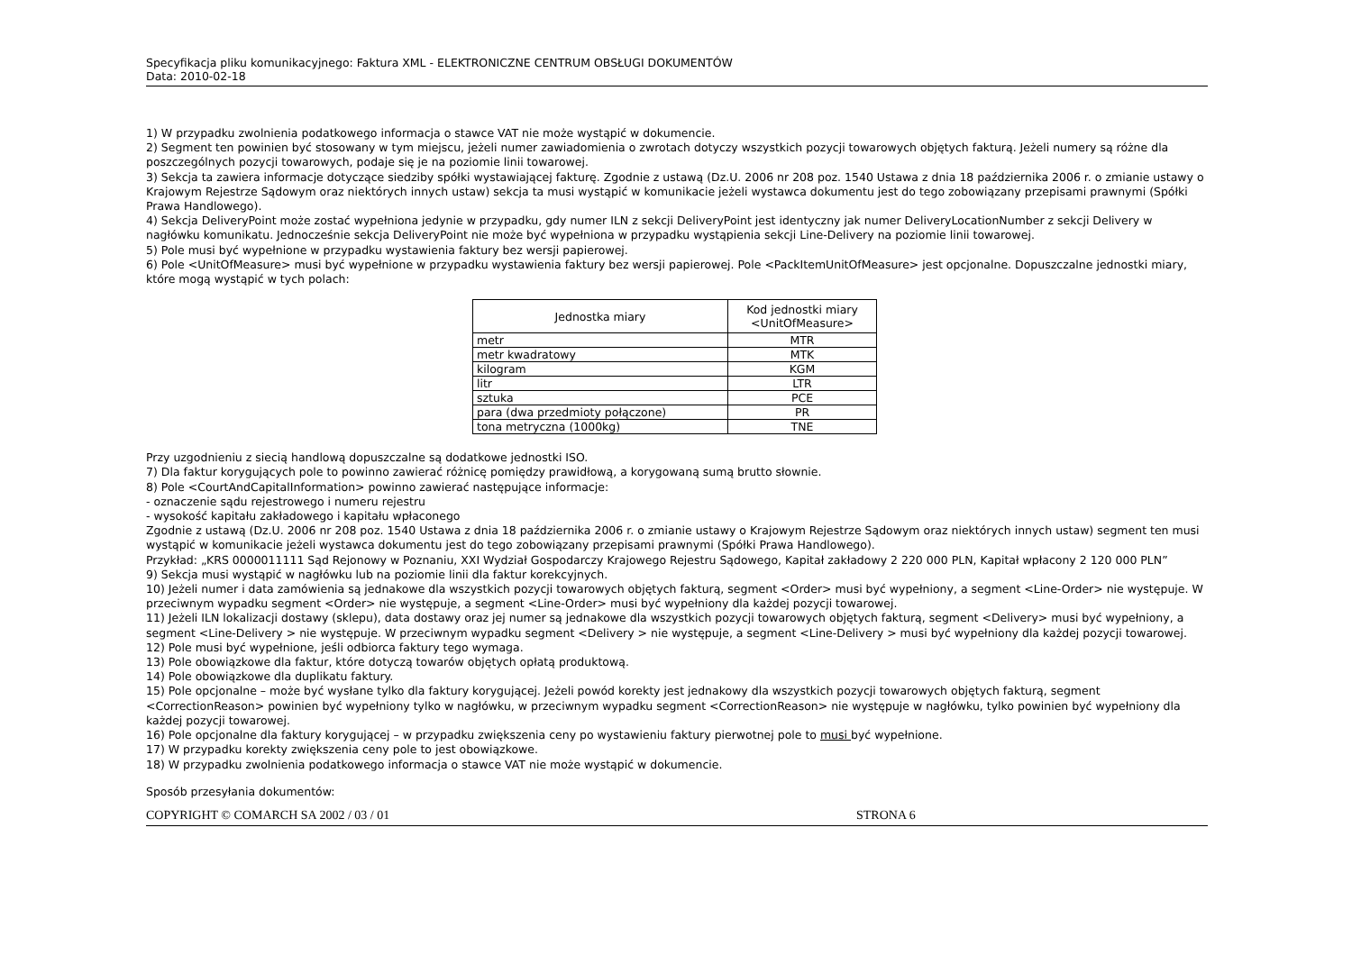Specyfikacja pliku komunikacyjnego: Faktura XML - ELEKTRONICZNE CENTRUM OBSŁUGI DOKUMENTÓW
Data: 2010-02-18
1) W przypadku zwolnienia podatkowego informacja o stawce VAT nie może wystąpić w dokumencie.
2) Segment ten powinien być stosowany w tym miejscu, jeżeli numer zawiadomienia o zwrotach dotyczy wszystkich pozycji towarowych objętych fakturą. Jeżeli numery są różne dla poszczególnych pozycji towarowych, podaje się je na poziomie linii towarowej.
3) Sekcja ta zawiera informacje dotyczące siedziby spółki wystawiającej fakturę. Zgodnie z ustawą (Dz.U. 2006 nr 208 poz. 1540 Ustawa z dnia 18 października 2006 r. o zmianie ustawy o Krajowym Rejestrze Sądowym oraz niektórych innych ustaw) sekcja ta musi wystąpić w komunikacie jeżeli wystawca dokumentu jest do tego zobowiązany przepisami prawnymi (Spółki Prawa Handlowego).
4) Sekcja DeliveryPoint może zostać wypełniona jedynie w przypadku, gdy numer ILN z sekcji DeliveryPoint jest identyczny jak numer DeliveryLocationNumber z sekcji Delivery w nagłówku komunikatu. Jednocześnie sekcja DeliveryPoint nie może być wypełniona w przypadku wystąpienia sekcji Line-Delivery na poziomie linii towarowej.
5) Pole musi być wypełnione w przypadku wystawienia faktury bez wersji papierowej.
6) Pole <UnitOfMeasure> musi być wypełnione w przypadku wystawienia faktury bez wersji papierowej. Pole <PackItemUnitOfMeasure> jest opcjonalne. Dopuszczalne jednostki miary, które mogą wystąpić w tych polach:
| Jednostka miary | Kod jednostki miary <UnitOfMeasure> |
| --- | --- |
| metr | MTR |
| metr kwadratowy | MTK |
| kilogram | KGM |
| litr | LTR |
| sztuka | PCE |
| para (dwa przedmioty połączone) | PR |
| tona metryczna (1000kg) | TNE |
Przy uzgodnieniu z siecią handlową dopuszczalne są dodatkowe jednostki ISO.
7) Dla faktur korygujących pole to powinno zawierać różnicę pomiędzy prawidłową, a korygowaną sumą brutto słownie.
8) Pole <CourtAndCapitalInformation> powinno zawierać następujące informacje:
- oznaczenie sądu rejestrowego i numeru rejestru
- wysokość kapitału zakładowego i kapitału wpłaconego
Zgodnie z ustawą (Dz.U. 2006 nr 208 poz. 1540 Ustawa z dnia 18 października 2006 r. o zmianie ustawy o Krajowym Rejestrze Sądowym oraz niektórych innych ustaw) segment ten musi wystąpić w komunikacie jeżeli wystawca dokumentu jest do tego zobowiązany przepisami prawnymi (Spółki Prawa Handlowego).
Przykład: „KRS 0000011111 Sąd Rejonowy w Poznaniu, XXI Wydział Gospodarczy Krajowego Rejestru Sądowego, Kapitał zakładowy 2 220 000 PLN, Kapitał wpłacony 2 120 000 PLN”
9) Sekcja musi wystąpić w nagłówku lub na poziomie linii dla faktur korekcyjnych.
10) Jeżeli numer i data zamówienia są jednakowe dla wszystkich pozycji towarowych objętych fakturą, segment <Order> musi być wypełniony, a segment <Line-Order> nie występuje. W przeciwnym wypadku segment <Order> nie występuje, a segment <Line-Order> musi być wypełniony dla każdej pozycji towarowej.
11) Jeżeli ILN lokalizacji dostawy (sklepu), data dostawy oraz jej numer są jednakowe dla wszystkich pozycji towarowych objętych fakturą, segment <Delivery> musi być wypełniony, a segment <Line-Delivery > nie występuje. W przeciwnym wypadku segment <Delivery > nie występuje, a segment <Line-Delivery > musi być wypełniony dla każdej pozycji towarowej.
12) Pole musi być wypełnione, jeśli odbiorca faktury tego wymaga.
13) Pole obowiązkowe dla faktur, które dotyczą towarów objętych opłatą produktową.
14) Pole obowiązkowe dla duplikatu faktury.
15) Pole opcjonalne – może być wysłane tylko dla faktury korygującej. Jeżeli powód korekty jest jednakowy dla wszystkich pozycji towarowych objętych fakturą, segment <CorrectionReason> powinien być wypełniony tylko w nagłówku, w przeciwnym wypadku segment <CorrectionReason> nie występuje w nagłówku, tylko powinien być wypełniony dla każdej pozycji towarowej.
16) Pole opcjonalne dla faktury korygującej – w przypadku zwiększenia ceny po wystawieniu faktury pierwotnej pole to musi być wypełnione.
17) W przypadku korekty zwiększenia ceny pole to jest obowiązkowe.
18) W przypadku zwolnienia podatkowego informacja o stawce VAT nie może wystąpić w dokumencie.
Sposób przesyłania dokumentów:
COPYRIGHT © COMARCH SA 2002 / 03 / 01 STRONA 6